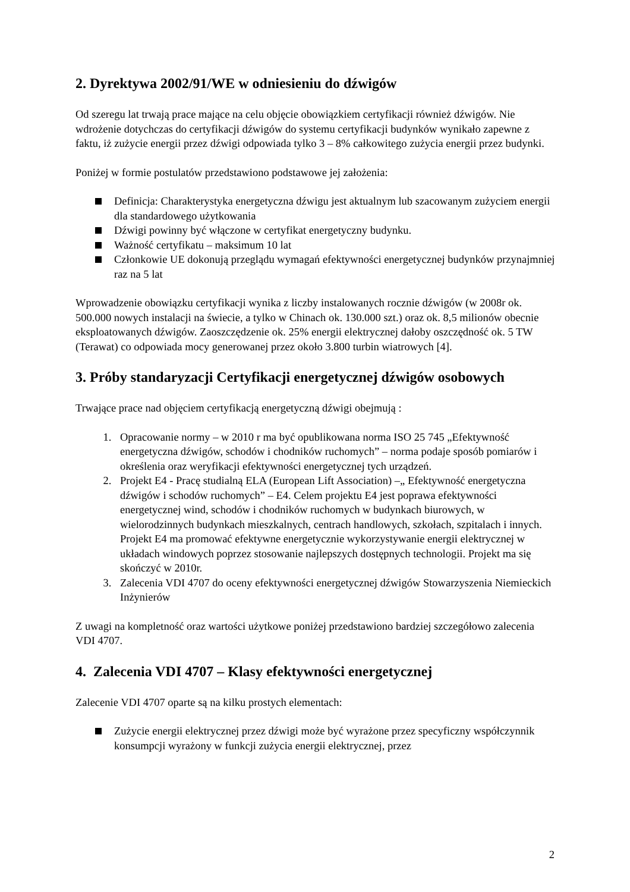2. Dyrektywa 2002/91/WE w odniesieniu do dźwigów
Od szeregu lat trwają prace mające na celu objęcie obowiązkiem certyfikacji również dźwigów. Nie wdrożenie dotychczas do certyfikacji dźwigów do systemu certyfikacji budynków wynikało zapewne z faktu, iż zużycie energii przez dźwigi odpowiada tylko 3 – 8% całkowitego zużycia energii przez budynki.
Poniżej w formie postulatów przedstawiono podstawowe jej założenia:
Definicja: Charakterystyka energetyczna dźwigu jest aktualnym lub szacowanym zużyciem energii dla standardowego użytkowania
Dźwigi powinny być włączone w certyfikat energetyczny budynku.
Ważność certyfikatu – maksimum 10 lat
Członkowie UE dokonują przeglądu wymagań efektywności energetycznej budynków przynajmniej raz na 5 lat
Wprowadzenie obowiązku certyfikacji wynika z liczby instalowanych rocznie dźwigów (w 2008r ok. 500.000 nowych instalacji na świecie, a tylko w Chinach ok. 130.000 szt.) oraz ok. 8,5 milionów obecnie eksploatowanych dźwigów. Zaoszczędzenie ok. 25% energii elektrycznej dałoby oszczędność ok. 5 TW (Terawat) co odpowiada mocy generowanej przez około 3.800 turbin wiatrowych [4].
3. Próby standaryzacji Certyfikacji energetycznej dźwigów osobowych
Trwające prace nad objęciem certyfikacją energetyczną dźwigi obejmują :
1. Opracowanie normy – w 2010 r ma być opublikowana norma ISO 25 745 „Efektywność energetyczna dźwigów, schodów i chodników ruchomych” – norma podaje sposób pomiarów i określenia oraz weryfikacji efektywności energetycznej tych urządzeń.
2. Projekt E4 - Pracę studialną ELA (European Lift Association) –„ Efektywność energetyczna dźwigów i schodów ruchomych” – E4. Celem projektu E4 jest poprawa efektywności energetycznej wind, schodów i chodników ruchomych w budynkach biurowych, w wielorodzinnych budynkach mieszkalnych, centrach handlowych, szkołach, szpitalach i innych. Projekt E4 ma promować efektywne energetycznie wykorzystywanie energii elektrycznej w układach windowych poprzez stosowanie najlepszych dostępnych technologii. Projekt ma się skończyć w 2010r.
3. Zalecenia VDI 4707 do oceny efektywności energetycznej dźwigów Stowarzyszenia Niemieckich Inżynierów
Z uwagi na kompletność oraz wartości użytkowe poniżej przedstawiono bardziej szczegółowo zalecenia VDI 4707.
4. Zalecenia VDI 4707 – Klasy efektywności energetycznej
Zalecenie VDI 4707 oparte są na kilku prostych elementach:
Zużycie energii elektrycznej przez dźwigi może być wyrażone przez specyficzny współczynnik konsumpcji wyrażony w funkcji zużycia energii elektrycznej, przez
2